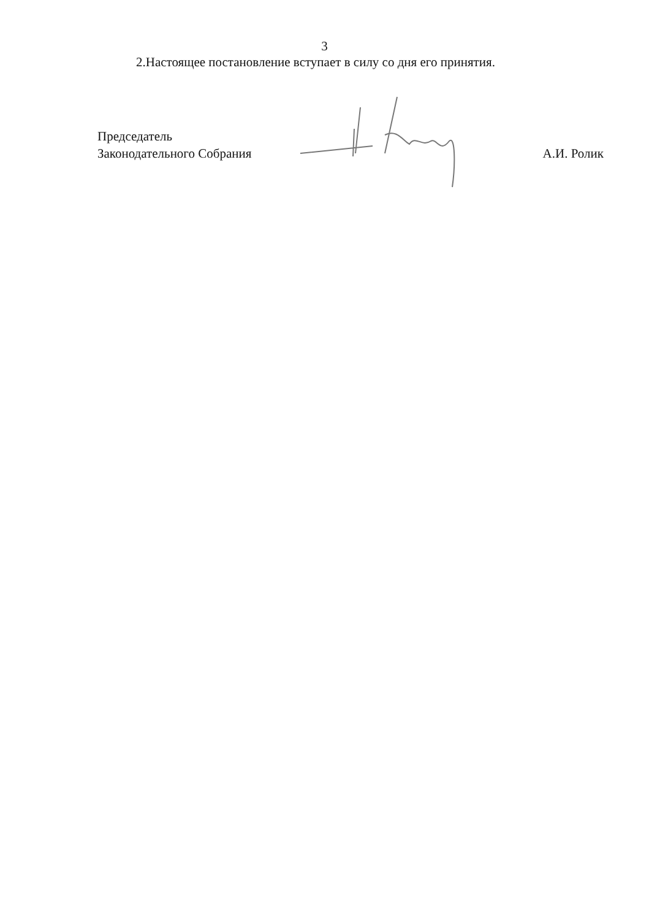3
2.Настоящее постановление вступает в силу со дня его принятия.
Председатель
Законодательного Собрания
А.И. Ролик